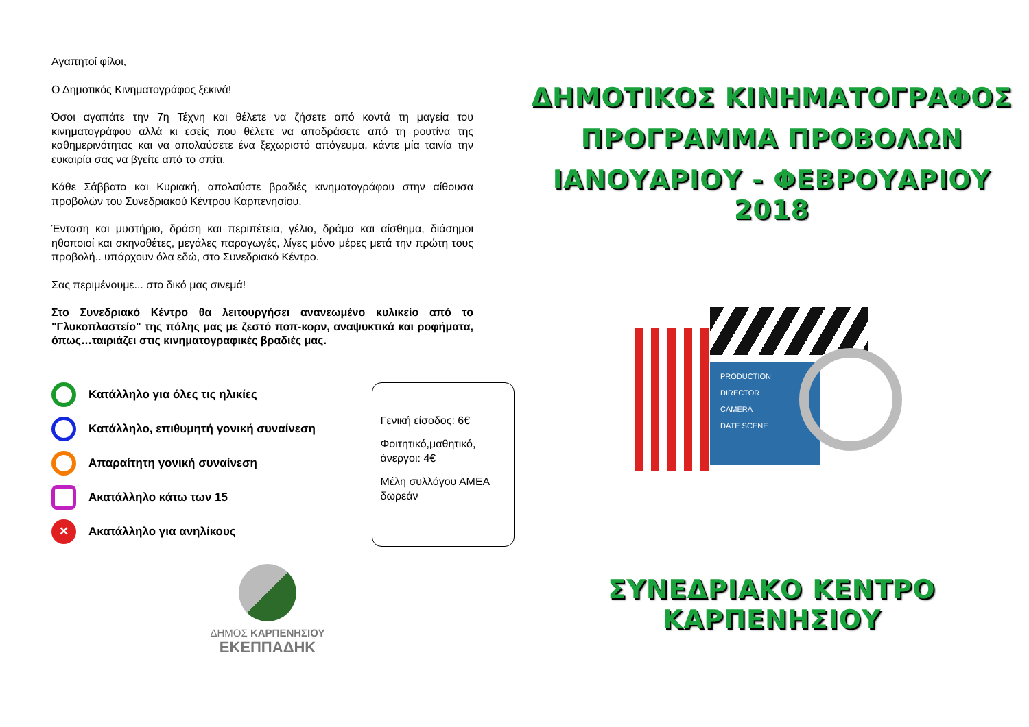Αγαπητοί φίλοι,
Ο Δημοτικός Κινηματογράφος ξεκινά!
Όσοι αγαπάτε την 7η Τέχνη και θέλετε να ζήσετε από κοντά τη μαγεία του κινηματογράφου αλλά κι εσείς που θέλετε να αποδράσετε από τη ρουτίνα της καθημερινότητας και να απολαύσετε ένα ξεχωριστό απόγευμα, κάντε μία ταινία την ευκαιρία σας να βγείτε από το σπίτι.
Κάθε Σάββατο και Κυριακή, απολαύστε βραδιές κινηματογράφου στην αίθουσα προβολών του Συνεδριακού Κέντρου Καρπενησίου.
Ένταση και μυστήριο, δράση και περιπέτεια, γέλιο, δράμα και αίσθημα, διάσημοι ηθοποιοί και σκηνοθέτες, μεγάλες παραγωγές, λίγες μόνο μέρες μετά την πρώτη τους προβολή.. υπάρχουν όλα εδώ, στο Συνεδριακό Κέντρο.
Σας περιμένουμε... στο δικό μας σινεμά!
Στο Συνεδριακό Κέντρο θα λειτουργήσει ανανεωμένο κυλικείο από το "Γλυκοπλαστείο" της πόλης μας με ζεστό ποπ-κορν, αναψυκτικά και ροφήματα, όπως…ταιριάζει στις κινηματογραφικές βραδιές μας.
Κατάλληλο για όλες τις ηλικίες
Κατάλληλο, επιθυμητή γονική συναίνεση
Απαραίτητη γονική συναίνεση
Ακατάλληλο κάτω των 15
✕
Ακατάλληλο για ανηλίκους
Γενική είσοδος: 6€
Φοιτητικό,μαθητικό, άνεργοι: 4€
Μέλη συλλόγου ΑΜΕΑ δωρεάν
ΔΗΜΟΣ ΚΑΡΠΕΝΗΣΙΟΥ
ΕΚΕΠΠΑΔΗΚ
ΔΗΜΟΤΙΚΟΣ ΚΙΝΗΜΑΤΟΓΡΑΦΟΣ
ΠΡΟΓΡΑΜΜΑ ΠΡΟΒΟΛΩΝ
ΙΑΝΟΥΑΡΙΟΥ - ΦΕΒΡΟΥΑΡΙΟΥ 2018
PRODUCTION
DIRECTOR
CAMERA
DATE SCENE
ΣΥΝΕΔΡΙΑΚΟ ΚΕΝΤΡΟ ΚΑΡΠΕΝΗΣΙΟΥ